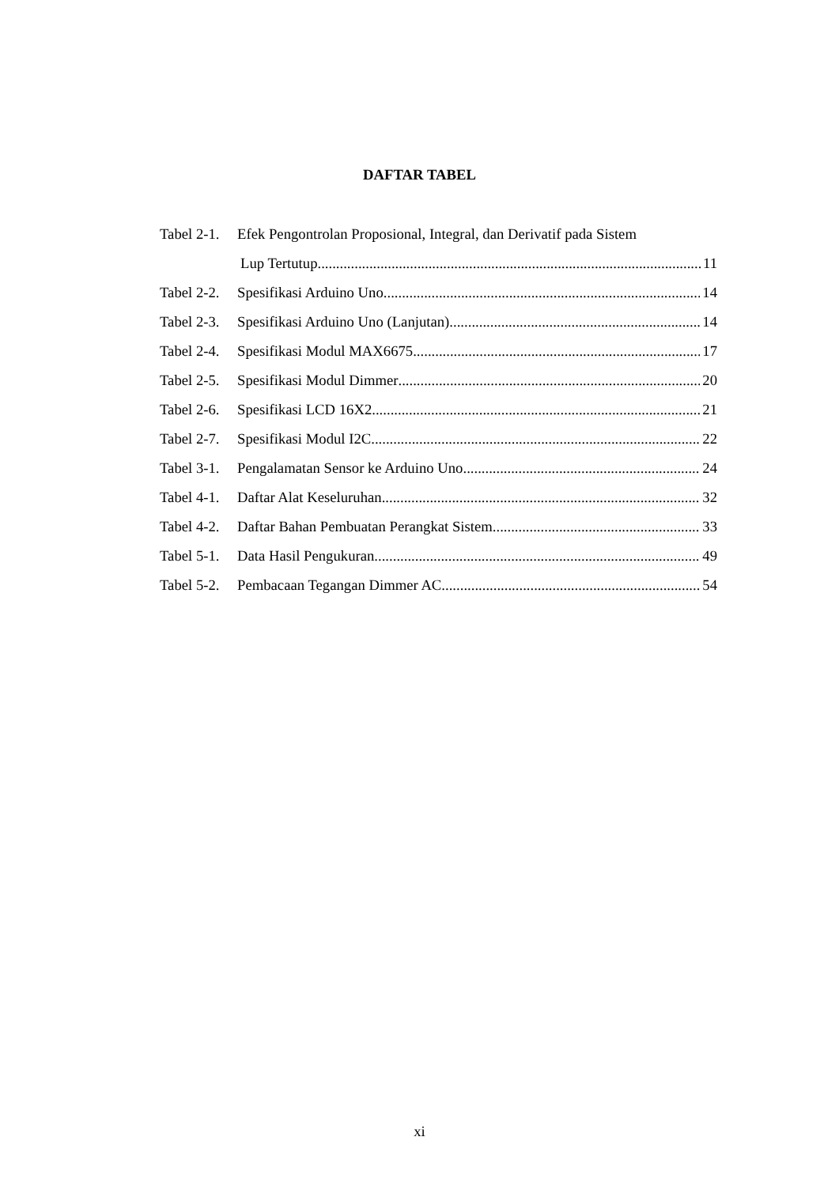DAFTAR TABEL
Tabel 2-1. Efek Pengontrolan Proposional, Integral, dan Derivatif pada Sistem
Lup Tertutup 11
Tabel 2-2. Spesifikasi Arduino Uno 14
Tabel 2-3. Spesifikasi Arduino Uno (Lanjutan) 14
Tabel 2-4. Spesifikasi Modul MAX6675 17
Tabel 2-5. Spesifikasi Modul Dimmer 20
Tabel 2-6. Spesifikasi LCD 16X2 21
Tabel 2-7. Spesifikasi Modul I2C 22
Tabel 3-1. Pengalamatan Sensor ke Arduino Uno 24
Tabel 4-1. Daftar Alat Keseluruhan 32
Tabel 4-2. Daftar Bahan Pembuatan Perangkat Sistem 33
Tabel 5-1. Data Hasil Pengukuran 49
Tabel 5-2. Pembacaan Tegangan Dimmer AC 54
xi